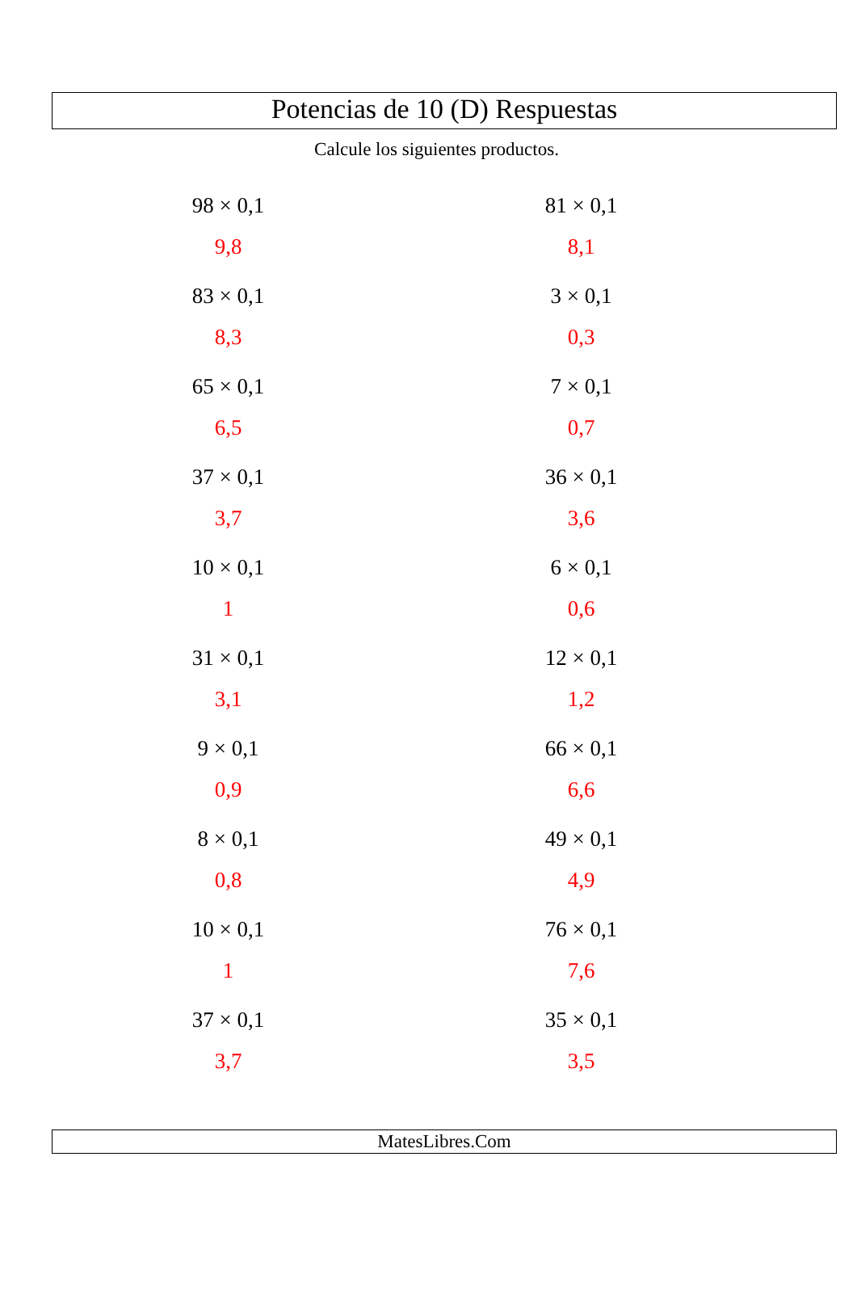Potencias de 10 (D) Respuestas
Calcule los siguientes productos.
98 × 0,1
9,8
81 × 0,1
8,1
83 × 0,1
8,3
3 × 0,1
0,3
65 × 0,1
6,5
7 × 0,1
0,7
37 × 0,1
3,7
36 × 0,1
3,6
10 × 0,1
1
6 × 0,1
0,6
31 × 0,1
3,1
12 × 0,1
1,2
9 × 0,1
0,9
66 × 0,1
6,6
8 × 0,1
0,8
49 × 0,1
4,9
10 × 0,1
1
76 × 0,1
7,6
37 × 0,1
3,7
35 × 0,1
3,5
MatesLibres.Com